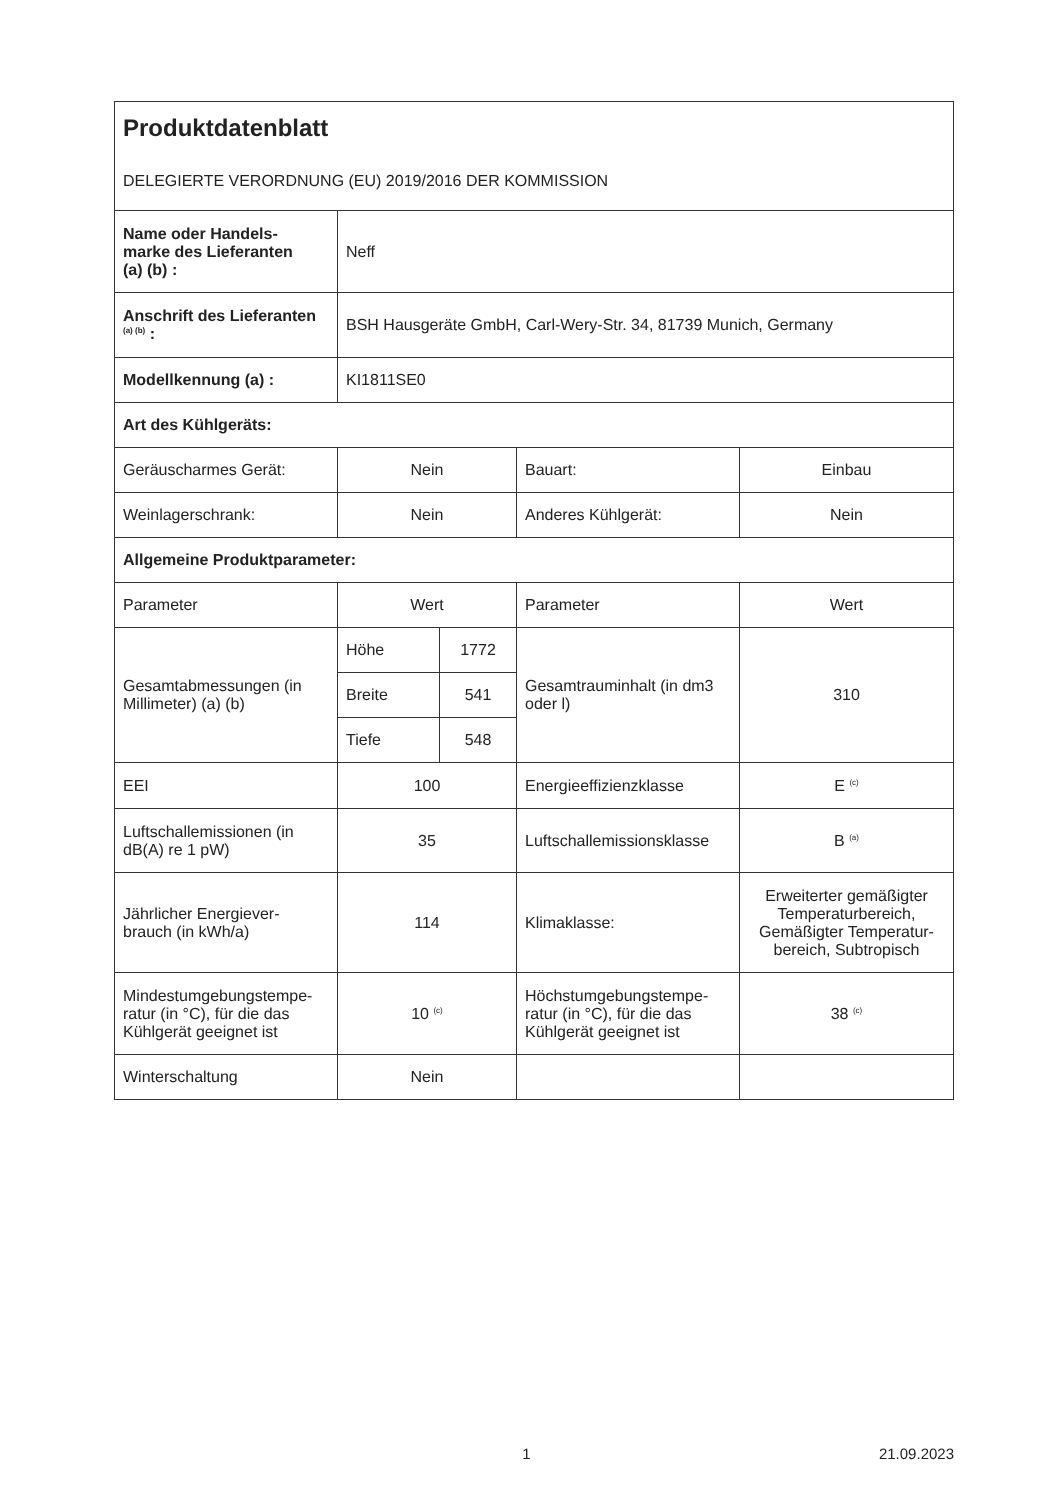| Produktdatenblatt DELEGIERTE VERORDNUNG (EU) 2019/2016 DER KOMMISSION | | | | |
| Name oder Handels- marke des Lieferanten (a) (b) : | Neff | | | |
| Anschrift des Lieferanten <sup>(a) (b)</sup> : | BSH Hausgeräte GmbH, Carl-Wery-Str. 34, 81739 Munich, Germany | | | |
| Modellkennung (a) : | KI1811SE0 | | | |
| Art des Kühlgeräts: | | | | |
| Geräuscharmes Gerät: | Nein | | Bauart: | Einbau |
| Weinlagerschrank: | Nein | | Anderes Kühlgerät: | Nein |
| Allgemeine Produktparameter: | | | | |
| Parameter | Wert | | Parameter | Wert |
| Gesamtabmessungen (in Millimeter) (a) (b) | Höhe | 1772 | Gesamtrauminhalt (in dm3 oder l) | 310 |
| | Breite | 541 | | |
| | Tiefe | 548 | | |
| EEI | 100 | | Energieeffizienzklasse | E <sup>(c)</sup> |
| Luftschallemissionen (in dB(A) re 1 pW) | 35 | | Luftschallemissionsklasse | B <sup>(a)</sup> |
| Jährlicher Energiever- brauch (in kWh/a) | 114 | | Klimaklasse: | Erweiterter gemäßigter Temperaturbereich, Gemäßigter Temperatur-bereich, Subtropisch |
| Mindestumgebungstempe- ratur (in °C), für die das Kühlgerät geeignet ist | 10 <sup>(c)</sup> | | Höchstumgebungstempe- ratur (in °C), für die das Kühlgerät geeignet ist | 38 <sup>(c)</sup> |
| Winterschaltung | Nein | | | |
1 21.09.2023